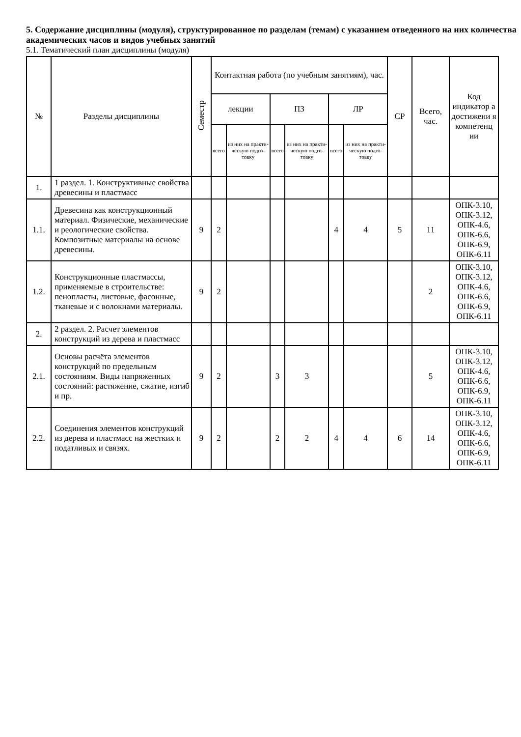5. Содержание дисциплины (модуля), структурированное по разделам (темам) с указанием отведенного на них количества академических часов и видов учебных занятий
5.1. Тематический план дисциплины (модуля)
| № | Разделы дисциплины | Семестр | Контактная работа (по учебным занятиям), час. | | | | | | СР | Всего, час. | Код индикатор а достижени я компетенц ии |
| --- | --- | --- | --- | --- | --- | --- | --- | --- | --- | --- | --- |
| | | | лекции | | ПЗ | | ЛР | | | | |
| | | | всего | из них на практи-ческую подго-товку | всего | из них на практи-ческую подго-товку | всего | из них на практи-ческую подго-товку | | | |
| 1. | 1 раздел. 1. Конструктивные свойства древесины и пластмасс | | | | | | | | | | |
| 1.1. | Древесина как конструкционный материал. Физические, механические и реологические свойства. Композитные материалы на основе древесины. | 9 | 2 | | | | 4 | 4 | 5 | 11 | ОПК-3.10, ОПК-3.12, ОПК-4.6, ОПК-6.6, ОПК-6.9, ОПК-6.11 |
| 1.2. | Конструкционные пластмассы, применяемые в строительстве: пенопласты, листовые, фасонные, тканевые и с волокнами материалы. | 9 | 2 | | | | | | | 2 | ОПК-3.10, ОПК-3.12, ОПК-4.6, ОПК-6.6, ОПК-6.9, ОПК-6.11 |
| 2. | 2 раздел. 2. Расчет элементов конструкций из дерева и пластмасс | | | | | | | | | | |
| 2.1. | Основы расчёта элементов конструкций по предельным состояниям. Виды напряженных состояний: растяжение, сжатие, изгиб и пр. | 9 | 2 | | 3 | 3 | | | | 5 | ОПК-3.10, ОПК-3.12, ОПК-4.6, ОПК-6.6, ОПК-6.9, ОПК-6.11 |
| 2.2. | Соединения элементов конструкций из дерева и пластмасс на жестких и податливых и связях. | 9 | 2 | | 2 | 2 | 4 | 4 | 6 | 14 | ОПК-3.10, ОПК-3.12, ОПК-4.6, ОПК-6.6, ОПК-6.9, ОПК-6.11 |